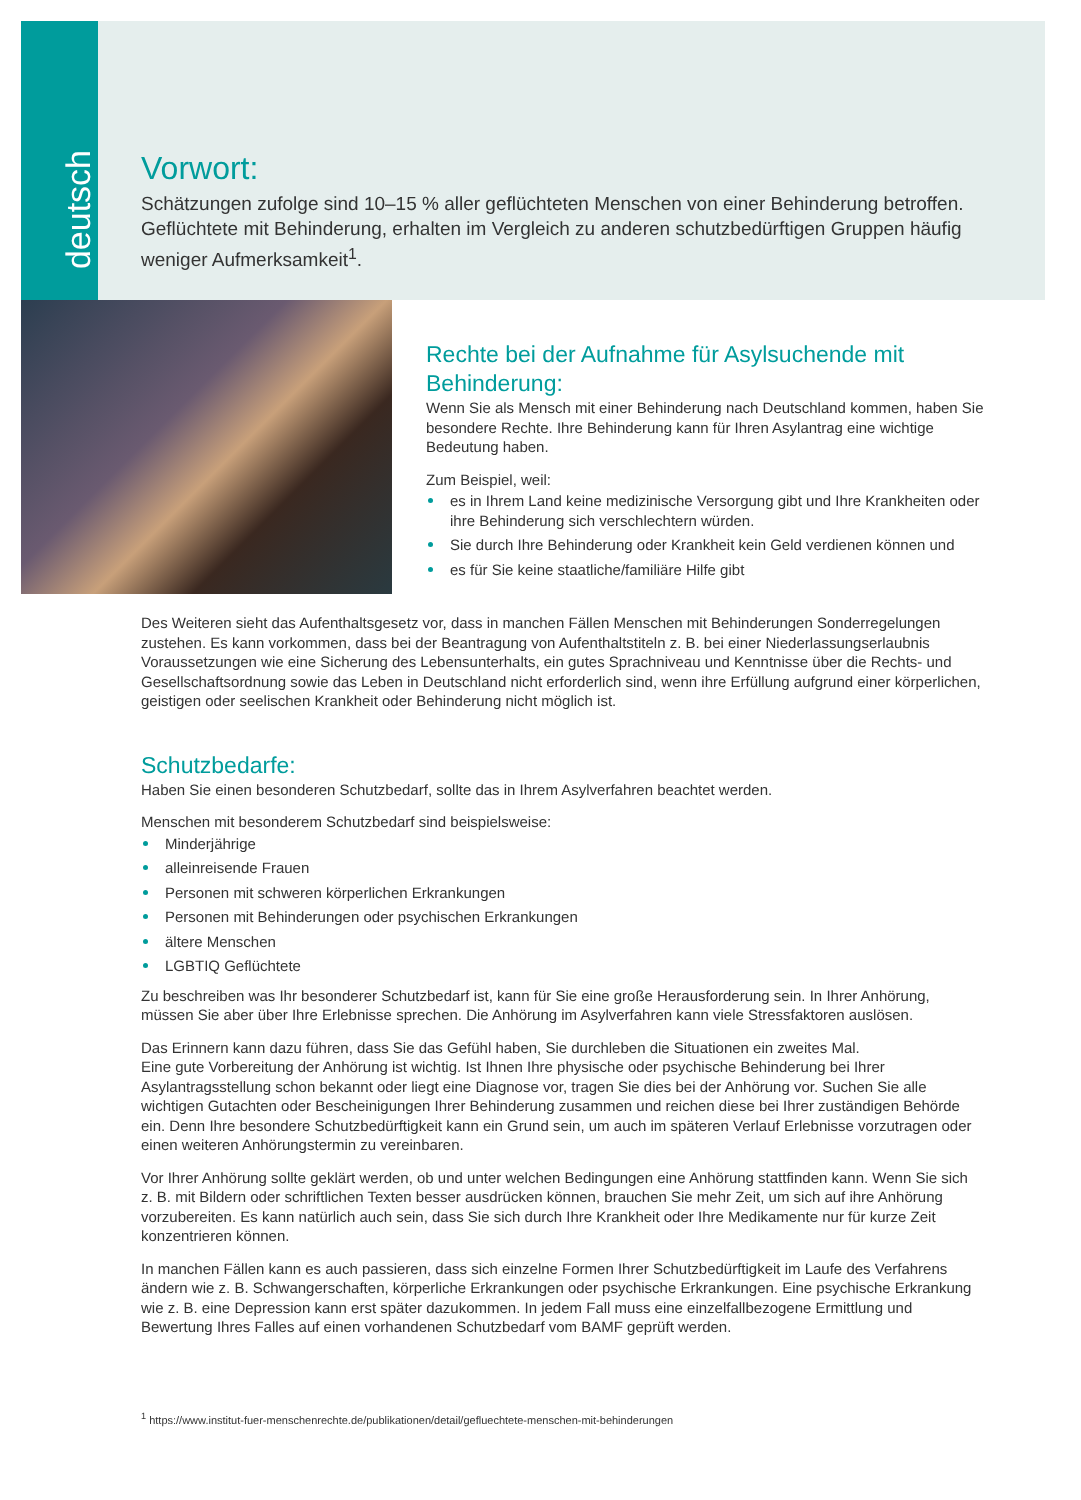deutsch
Vorwort:
Schätzungen zufolge sind 10–15 % aller geflüchteten Menschen von einer Behinderung betroffen. Geflüchtete mit Behinderung, erhalten im Vergleich zu anderen schutzbedürftigen Gruppen häufig weniger Aufmerksamkeit<sup>1</sup>.
Rechte bei der Aufnahme für Asylsuchende mit Behinderung:
Wenn Sie als Mensch mit einer Behinderung nach Deutschland kommen, haben Sie besondere Rechte. Ihre Behinderung kann für Ihren Asylantrag eine wichtige Bedeutung haben.
Zum Beispiel, weil:
es in Ihrem Land keine medizinische Versorgung gibt und Ihre Krankheiten oder ihre Behinderung sich verschlechtern würden.
Sie durch Ihre Behinderung oder Krankheit kein Geld verdienen können und
es für Sie keine staatliche/familiäre Hilfe gibt
Des Weiteren sieht das Aufenthaltsgesetz vor, dass in manchen Fällen Menschen mit Behinderungen Sonderregelungen zustehen. Es kann vorkommen, dass bei der Beantragung von Aufenthaltstiteln z. B. bei einer Niederlassungserlaubnis Voraussetzungen wie eine Sicherung des Lebensunterhalts, ein gutes Sprachniveau und Kenntnisse über die Rechts- und Gesellschaftsordnung sowie das Leben in Deutschland nicht erforderlich sind, wenn ihre Erfüllung aufgrund einer körperlichen, geistigen oder seelischen Krankheit oder Behinderung nicht möglich ist.
Schutzbedarfe:
Haben Sie einen besonderen Schutzbedarf, sollte das in Ihrem Asylverfahren beachtet werden.
Menschen mit besonderem Schutzbedarf sind beispielsweise:
Minderjährige
alleinreisende Frauen
Personen mit schweren körperlichen Erkrankungen
Personen mit Behinderungen oder psychischen Erkrankungen
ältere Menschen
LGBTIQ Geflüchtete
Zu beschreiben was Ihr besonderer Schutzbedarf ist, kann für Sie eine große Herausforderung sein. In Ihrer Anhörung, müssen Sie aber über Ihre Erlebnisse sprechen. Die Anhörung im Asylverfahren kann viele Stressfaktoren auslösen.
Das Erinnern kann dazu führen, dass Sie das Gefühl haben, Sie durchleben die Situationen ein zweites Mal.
Eine gute Vorbereitung der Anhörung ist wichtig. Ist Ihnen Ihre physische oder psychische Behinderung bei Ihrer Asylantragsstellung schon bekannt oder liegt eine Diagnose vor, tragen Sie dies bei der Anhörung vor. Suchen Sie alle wichtigen Gutachten oder Bescheinigungen Ihrer Behinderung zusammen und reichen diese bei Ihrer zuständigen Behörde ein. Denn Ihre besondere Schutzbedürftigkeit kann ein Grund sein, um auch im späteren Verlauf Erlebnisse vorzutragen oder einen weiteren Anhörungstermin zu vereinbaren.
Vor Ihrer Anhörung sollte geklärt werden, ob und unter welchen Bedingungen eine Anhörung stattfinden kann. Wenn Sie sich z. B. mit Bildern oder schriftlichen Texten besser ausdrücken können, brauchen Sie mehr Zeit, um sich auf ihre Anhörung vorzubereiten. Es kann natürlich auch sein, dass Sie sich durch Ihre Krankheit oder Ihre Medikamente nur für kurze Zeit konzentrieren können.
In manchen Fällen kann es auch passieren, dass sich einzelne Formen Ihrer Schutzbedürftigkeit im Laufe des Verfahrens ändern wie z. B. Schwangerschaften, körperliche Erkrankungen oder psychische Erkrankungen. Eine psychische Erkrankung wie z. B. eine Depression kann erst später dazukommen. In jedem Fall muss eine einzelfallbezogene Ermittlung und Bewertung Ihres Falles auf einen vorhandenen Schutzbedarf vom BAMF geprüft werden.
<sup>1</sup> https://www.institut-fuer-menschenrechte.de/publikationen/detail/gefluechtete-menschen-mit-behinderungen